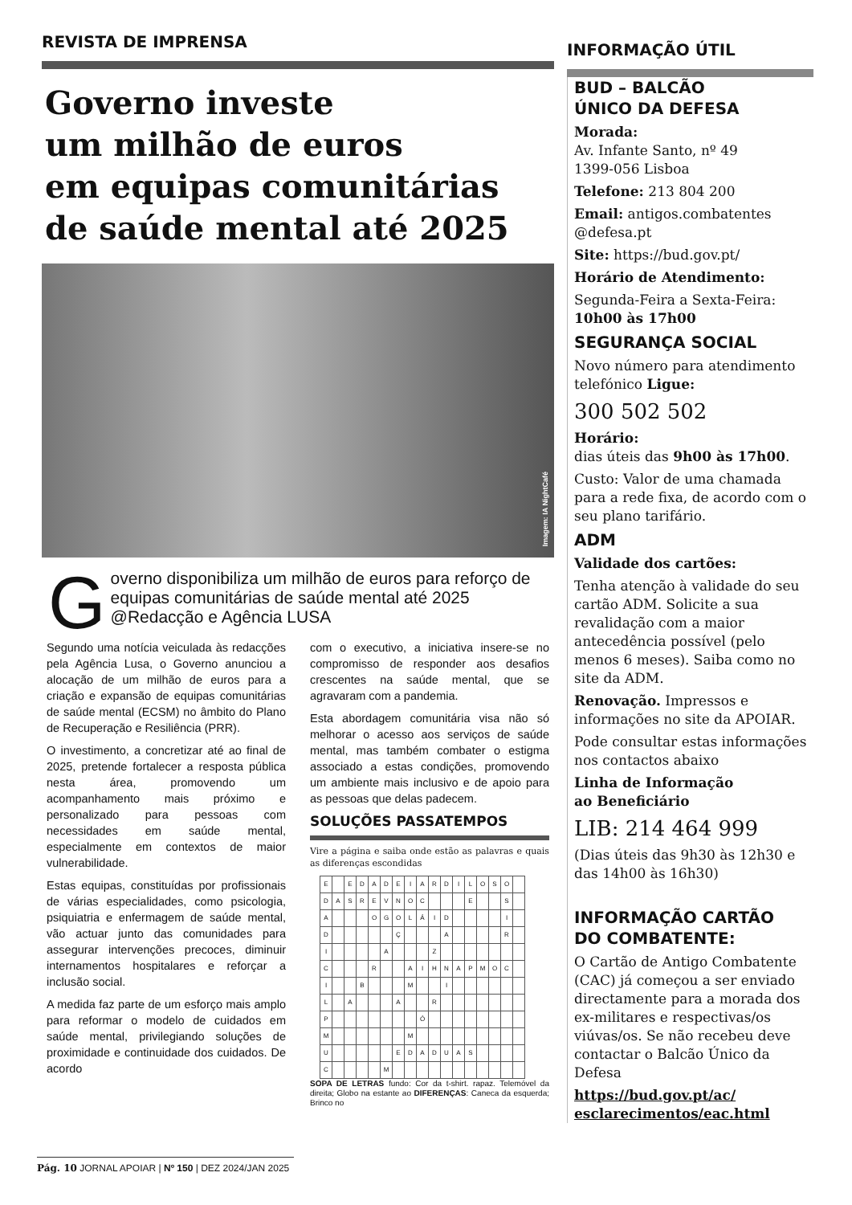REVISTA DE IMPRENSA
Governo investe
um milhão de euros
em equipas comunitárias
de saúde mental até 2025
Imagem: IA NightCafé
Governo disponibiliza um milhão de euros para reforço de equipas comunitárias de saúde mental até 2025 @Redacção e Agência LUSA
Segundo uma notícia veiculada às redacções pela Agência Lusa, o Governo anunciou a alocação de um milhão de euros para a criação e expansão de equipas comunitárias de saúde mental (ECSM) no âmbito do Plano de Recuperação e Resiliência (PRR).
O investimento, a concretizar até ao final de 2025, pretende fortalecer a resposta pública nesta área, promovendo um acompanhamento mais próximo e personalizado para pessoas com necessidades em saúde mental, especialmente em contextos de maior vulnerabilidade.
Estas equipas, constituídas por profissionais de várias especialidades, como psicologia, psiquiatria e enfermagem de saúde mental, vão actuar junto das comunidades para assegurar intervenções precoces, diminuir internamentos hospitalares e reforçar a inclusão social.
A medida faz parte de um esforço mais amplo para reformar o modelo de cuidados em saúde mental, privilegiando soluções de proximidade e continuidade dos cuidados. De acordo
com o executivo, a iniciativa insere-se no compromisso de responder aos desafios crescentes na saúde mental, que se agravaram com a pandemia.
Esta abordagem comunitária visa não só melhorar o acesso aos serviços de saúde mental, mas também combater o estigma associado a estas condições, promovendo um ambiente mais inclusivo e de apoio para as pessoas que delas padecem.
SOLUÇÕES PASSATEMPOS
Vire a página e saiba onde estão as palavras e quais as diferenças escondidas
| E | | E | D | A | D | E | I | A | R | D | I | L | O | S | O | |
| D | A | S | R | E | V | N | O | C | | | | E | | | S | |
| A | | | | O | G | O | L | Á | I | D | | | | | I | |
| D | | | | | | Ç | | | | A | | | | | R | |
| I | | | | | A | | | | Z | | | | | | | |
| C | | | | R | | | A | I | H | N | A | P | M | O | C | |
| I | | | B | | | | M | | | I | | | | | | |
| L | | A | | | | A | | | R | | | | | | | |
| P | | | | | | | | Ó | | | | | | | | |
| M | | | | | | | M | | | | | | | | | |
| U | | | | | | E | D | A | D | U | A | S | | | | |
| C | | | | | M | | | | | | | | | | | |
SOPA DE LETRAS fundo: Cor da t-shirt. rapaz. Telemóvel da direita; Globo na estante ao DIFERENÇAS: Caneca da esquerda; Brinco no
INFORMAÇÃO ÚTIL
BUD – BALCÃO
ÚNICO DA DEFESA
Morada:
Av. Infante Santo, nº 49
1399-056 Lisboa
Telefone: 213 804 200
Email: antigos.combatentes @defesa.pt
Site: https://bud.gov.pt/
Horário de Atendimento:
Segunda-Feira a Sexta-Feira: 10h00 às 17h00
SEGURANÇA SOCIAL
Novo número para atendimento telefónico Ligue:
300 502 502
Horário:
dias úteis das 9h00 às 17h00.
Custo: Valor de uma chamada para a rede fixa, de acordo com o seu plano tarifário.
ADM
Validade dos cartões:
Tenha atenção à validade do seu cartão ADM. Solicite a sua revalidação com a maior antecedência possível (pelo menos 6 meses). Saiba como no site da ADM.
Renovação. Impressos e informações no site da APOIAR.
Pode consultar estas informações nos contactos abaixo
Linha de Informação
ao Beneficiário
LIB: 214 464 999
(Dias úteis das 9h30 às 12h30 e das 14h00 às 16h30)
INFORMAÇÃO CARTÃO
DO COMBATENTE:
O Cartão de Antigo Combatente (CAC) já começou a ser enviado directamente para a morada dos ex-militares e respectivas/os viúvas/os. Se não recebeu deve contactar o Balcão Único da Defesa
https://bud.gov.pt/ac/
esclarecimentos/eac.html
Pág. 10 JORNAL APOIAR | Nº 150 | DEZ 2024/JAN 2025